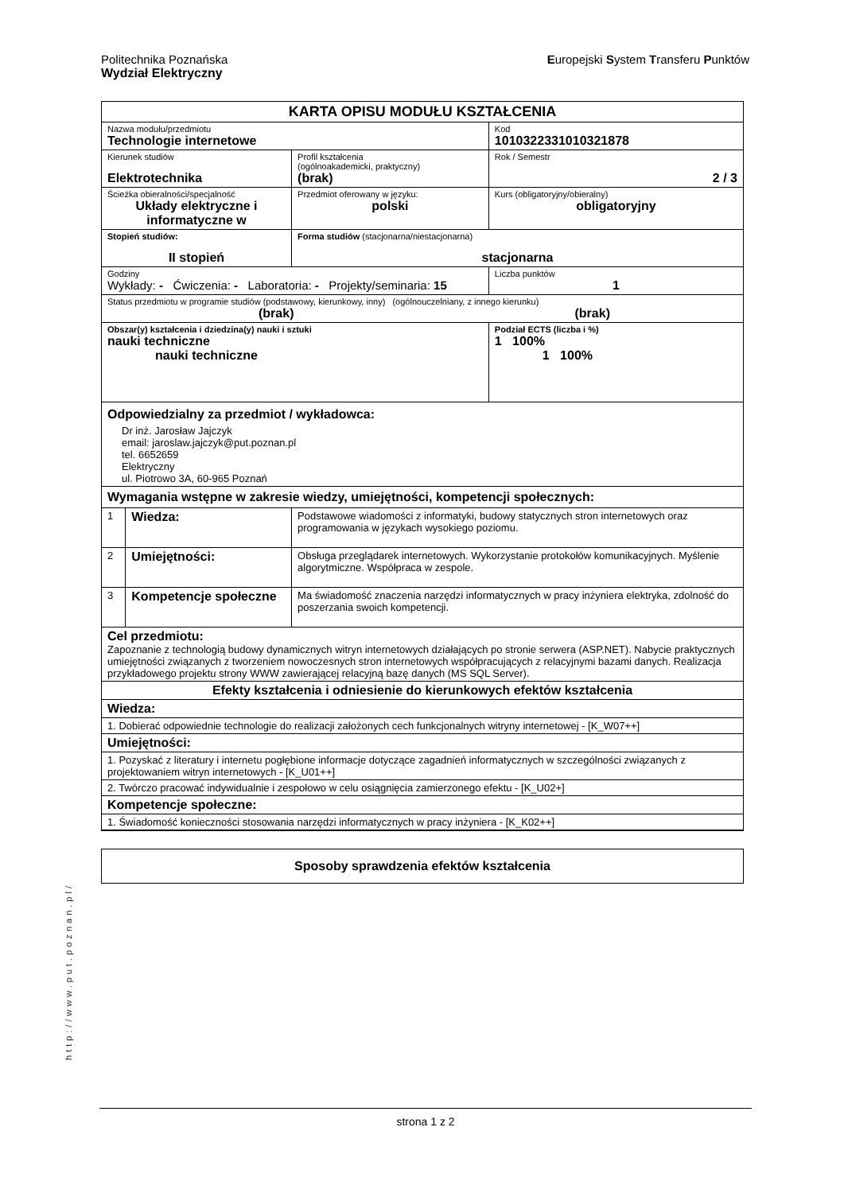Politechnika Poznańska
Wydział Elektryczny
Europejski System Transferu Punktów
| KARTA OPISU MODUŁU KSZTAŁCENIA | | | | |
| Nazwa modułu/przedmiotu Technologie internetowe | | | | Kod 1010322331010321878 |
| Kierunek studiów Elektrotechnika | | | Profil kształcenia (ogólnoakademicki, praktyczny) (brak) | Rok / Semestr 2 / 3 |
| Ścieżka obieralności/specjalność Układy elektryczne i informatyczne w | | | Przedmiot oferowany w języku: polski | Kurs (obligatoryjny/obieralny) obligatoryjny |
| Stopień studiów: II stopień | | Forma studiów (stacjonarna/niestacjonarna) stacjonarna | | |
| Godziny Wykłady: - Ćwiczenia: - Laboratoria: - Projekty/seminaria: 15 | | | | Liczba punktów 1 |
| Status przedmiotu w programie studiów (podstawowy, kierunkowy, inny) (ogólnouczelniany, z innego kierunku) (brak) (brak) | | | | |
| Obszar(y) kształcenia i dziedzina(y) nauki i sztuki nauki techniczne nauki techniczne | | | | Podział ECTS (liczba i %) 1 100% 1 100% |
| Odpowiedzialny za przedmiot / wykładowca: Dr inż. Jarosław Jajczyk email: jaroslaw.jajczyk@put.poznan.pl tel. 6652659 Elektryczny ul. Piotrowo 3A, 60-965 Poznań | | | | |
| Wymagania wstępne w zakresie wiedzy, umiejętności, kompetencji społecznych: | | | | |
| 1 | Wiedza: | Podstawowe wiadomości z informatyki, budowy statycznych stron internetowych oraz programowania w językach wysokiego poziomu. | | |
| 2 | Umiejętności: | Obsługa przeglądarek internetowych. Wykorzystanie protokołów komunikacyjnych. Myślenie algorytmiczne. Współpraca w zespole. | | |
| 3 | Kompetencje społeczne | Ma świadomość znaczenia narzędzi informatycznych w pracy inżyniera elektryka, zdolność do poszerzania swoich kompetencji. | | |
| Cel przedmiotu: Zapoznanie z technologią budowy dynamicznych witryn internetowych działających po stronie serwera (ASP.NET). Nabycie praktycznych umiejętności związanych z tworzeniem nowoczesnych stron internetowych współpracujących z relacyjnymi bazami danych. Realizacja przykładowego projektu strony WWW zawierającej relacyjną bazę danych (MS SQL Server). | | | | |
| Efekty kształcenia i odniesienie do kierunkowych efektów kształcenia | | | | |
| Wiedza: | | | | |
| 1. Dobierać odpowiednie technologie do realizacji założonych cech funkcjonalnych witryny internetowej - [K_W07++] | | | | |
| Umiejętności: | | | | |
| 1. Pozyskać z literatury i internetu pogłębione informacje dotyczące zagadnień informatycznych w szczególności związanych z projektowaniem witryn internetowych - [K_U01++] | | | | |
| 2. Twórczo pracować indywidualnie i zespołowo w celu osiągnięcia zamierzonego efektu - [K_U02+] | | | | |
| Kompetencje społeczne: | | | | |
| 1. Świadomość konieczności stosowania narzędzi informatycznych w pracy inżyniera - [K_K02++] | | | | |
| Sposoby sprawdzenia efektów kształcenia |
http://www.put.poznan.pl/
strona 1 z 2